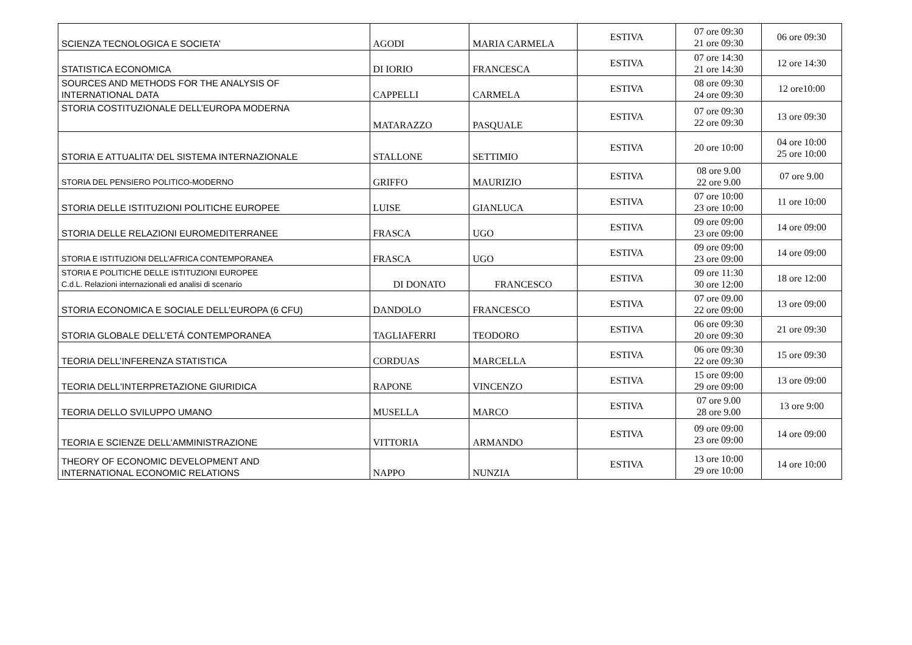| SCIENZA TECNOLOGICA E SOCIETA’ | AGODI | MARIA CARMELA | ESTIVA | 07 ore 09:30 21 ore 09:30 | 06 ore 09:30 |
| STATISTICA ECONOMICA | DI IORIO | FRANCESCA | ESTIVA | 07 ore 14:30 21 ore 14:30 | 12 ore 14:30 |
| SOURCES AND METHODS FOR THE ANALYSIS OF INTERNATIONAL DATA | CAPPELLI | CARMELA | ESTIVA | 08 ore 09:30 24 ore 09:30 | 12 ore10:00 |
| STORIA COSTITUZIONALE DELL’EUROPA MODERNA | MATARAZZO | PASQUALE | ESTIVA | 07 ore 09:30 22 ore 09:30 | 13 ore 09:30 |
| STORIA E ATTUALITA’ DEL SISTEMA INTERNAZIONALE | STALLONE | SETTIMIO | ESTIVA | 20 ore 10:00 | 04 ore 10:00 25 ore 10:00 |
| STORIA DEL PENSIERO POLITICO-MODERNO | GRIFFO | MAURIZIO | ESTIVA | 08 ore 9.00 22 ore 9.00 | 07 ore 9.00 |
| STORIA DELLE ISTITUZIONI POLITICHE EUROPEE | LUISE | GIANLUCA | ESTIVA | 07 ore 10:00 23 ore 10:00 | 11 ore 10:00 |
| STORIA DELLE RELAZIONI EUROMEDITERRANEE | FRASCA | UGO | ESTIVA | 09 ore 09:00 23 ore 09:00 | 14 ore 09:00 |
| STORIA E ISTITUZIONI DELL’AFRICA CONTEMPORANEA | FRASCA | UGO | ESTIVA | 09 ore 09:00 23 ore 09:00 | 14 ore 09:00 |
| STORIA E POLITICHE DELLE ISTITUZIONI EUROPEE C.d.L. Relazioni internazionali ed analisi di scenario | DI DONATO | FRANCESCO | ESTIVA | 09 ore 11:30 30 ore 12:00 | 18 ore 12:00 |
| STORIA ECONOMICA E SOCIALE DELL’EUROPA (6 CFU) | DANDOLO | FRANCESCO | ESTIVA | 07 ore 09.00 22 ore 09:00 | 13 ore 09:00 |
| STORIA GLOBALE DELL’ETÁ CONTEMPORANEA | TAGLIAFERRI | TEODORO | ESTIVA | 06 ore 09:30 20 ore 09:30 | 21 ore 09:30 |
| TEORIA DELL’INFERENZA STATISTICA | CORDUAS | MARCELLA | ESTIVA | 06 ore 09:30 22 ore 09:30 | 15 ore 09:30 |
| TEORIA DELL'INTERPRETAZIONE GIURIDICA | RAPONE | VINCENZO | ESTIVA | 15 ore 09:00 29 ore 09:00 | 13 ore 09:00 |
| TEORIA DELLO SVILUPPO UMANO | MUSELLA | MARCO | ESTIVA | 07 ore 9.00 28 ore 9.00 | 13 ore 9:00 |
| TEORIA E SCIENZE DELL’AMMINISTRAZIONE | VITTORIA | ARMANDO | ESTIVA | 09 ore 09:00 23 ore 09:00 | 14 ore 09:00 |
| THEORY OF ECONOMIC DEVELOPMENT AND INTERNATIONAL ECONOMIC RELATIONS | NAPPO | NUNZIA | ESTIVA | 13 ore 10:00 29 ore 10:00 | 14 ore 10:00 |